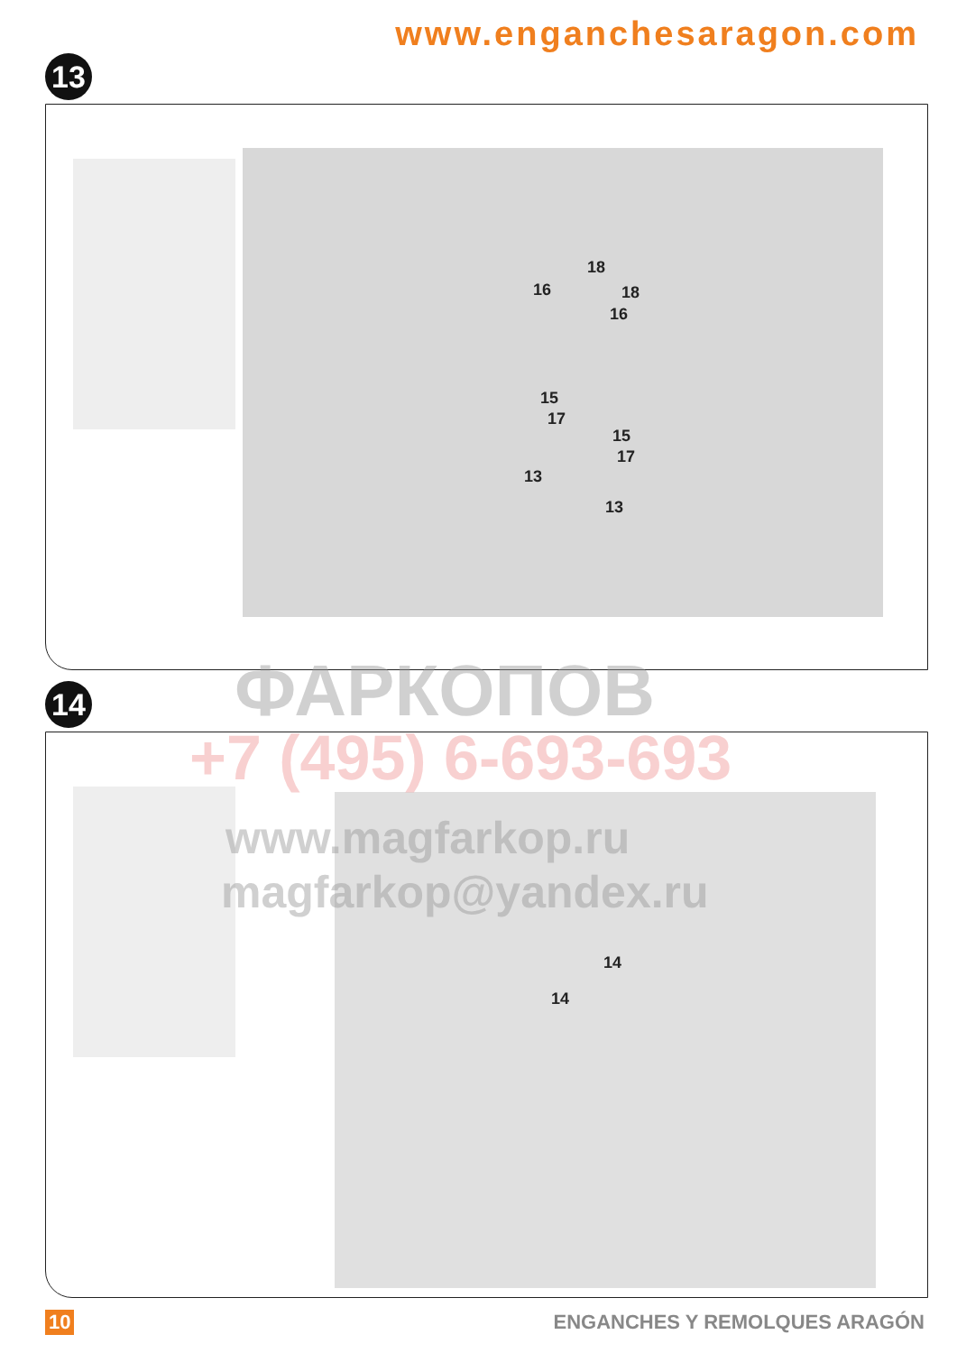www.enganchesaragon.com
13
18
16 18
16
15
17
15
17
13
13
14
14
14
ФАРКОПОВ
+7 (495) 6-693-693
www.magfarkop.ru
magfarkop@yandex.ru
10 ENGANCHES Y REMOLQUES ARAGÓN